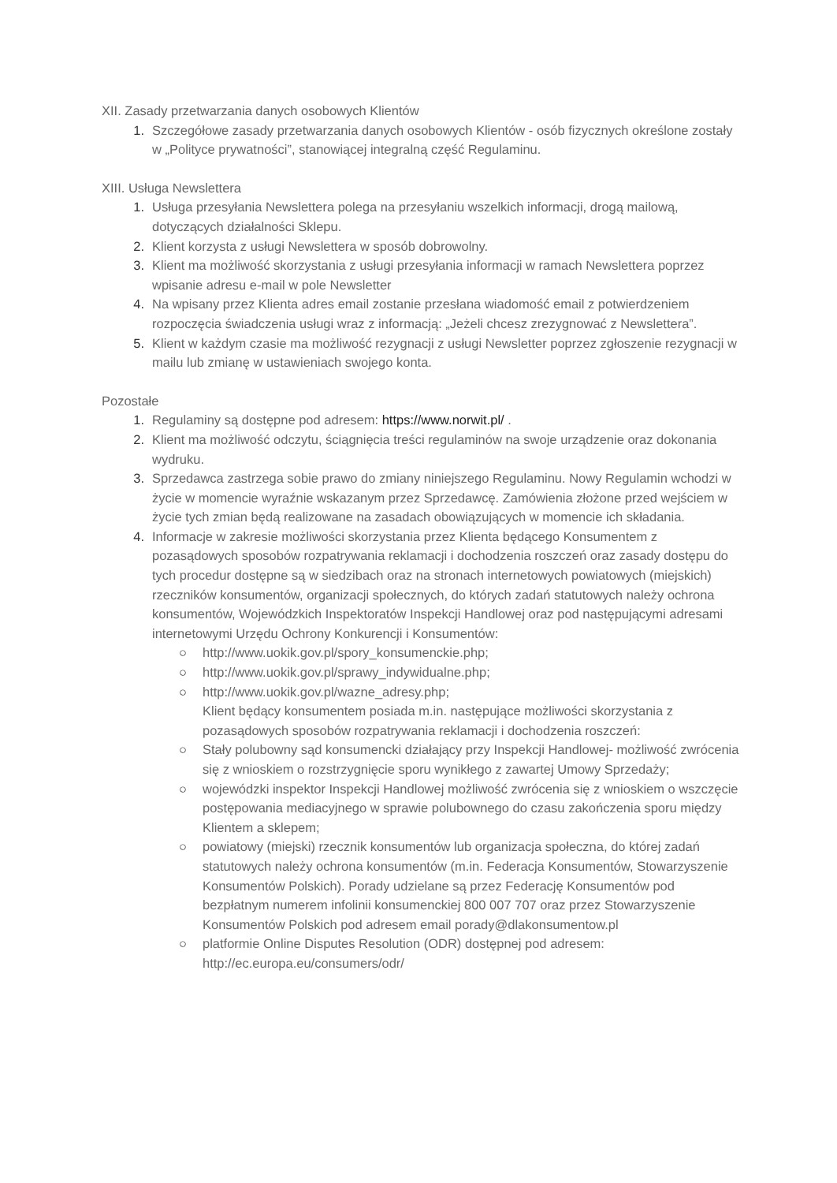XII. Zasady przetwarzania danych osobowych Klientów
1. Szczegółowe zasady przetwarzania danych osobowych Klientów - osób fizycznych określone zostały w „Polityce prywatności”, stanowiącej integralną część Regulaminu.
XIII. Usługa Newslettera
1. Usługa przesyłania Newslettera polega na przesyłaniu wszelkich informacji, drogą mailową, dotyczących działalności Sklepu.
2. Klient korzysta z usługi Newslettera w sposób dobrowolny.
3. Klient ma możliwość skorzystania z usługi przesyłania informacji w ramach Newslettera poprzez wpisanie adresu e-mail w pole Newsletter
4. Na wpisany przez Klienta adres email zostanie przesłana wiadomość email z potwierdzeniem rozpoczęcia świadczenia usługi wraz z informacją: „Jeżeli chcesz zrezygnować z Newslettera”.
5. Klient w każdym czasie ma możliwość rezygnacji z usługi Newsletter poprzez zgłoszenie rezygnacji w mailu lub zmianę w ustawieniach swojego konta.
Pozostałe
1. Regulaminy są dostępne pod adresem: https://www.norwit.pl/ .
2. Klient ma możliwość odczytu, ściągnięcia treści regulaminów na swoje urządzenie oraz dokonania wydruku.
3. Sprzedawca zastrzega sobie prawo do zmiany niniejszego Regulaminu. Nowy Regulamin wchodzi w życie w momencie wyraźnie wskazanym przez Sprzedawcę. Zamówienia złożone przed wejściem w życie tych zmian będą realizowane na zasadach obowiązujących w momencie ich składania.
4. Informacje w zakresie możliwości skorzystania przez Klienta będącego Konsumentem z pozasądowych sposobów rozpatrywania reklamacji i dochodzenia roszczeń oraz zasady dostępu do tych procedur dostępne są w siedzibach oraz na stronach internetowych powiatowych (miejskich) rzeczników konsumentów, organizacji społecznych, do których zadań statutowych należy ochrona konsumentów, Wojewódzkich Inspektoratów Inspekcji Handlowej oraz pod następującymi adresami internetowymi Urzędu Ochrony Konkurencji i Konsumentów:
○ http://www.uokik.gov.pl/spory_konsumenckie.php;
○ http://www.uokik.gov.pl/sprawy_indywidualne.php;
○ http://www.uokik.gov.pl/wazne_adresy.php;
Klient będący konsumentem posiada m.in. następujące możliwości skorzystania z pozasądowych sposobów rozpatrywania reklamacji i dochodzenia roszczeń:
○ Stały polubowny sąd konsumencki działający przy Inspekcji Handlowej- możliwość zwrócenia się z wnioskiem o rozstrzygnięcie sporu wynikłego z zawartej Umowy Sprzedaży;
○ wojewódzki inspektor Inspekcji Handlowej możliwość zwrócenia się z wnioskiem o wszczęcie postępowania mediacyjnego w sprawie polubownego do czasu zakończenia sporu między Klientem a sklepem;
○ powiatowy (miejski) rzecznik konsumentów lub organizacja społeczna, do której zadań statutowych należy ochrona konsumentów (m.in. Federacja Konsumentów, Stowarzyszenie Konsumentów Polskich). Porady udzielane są przez Federację Konsumentów pod bezpłatnym numerem infolinii konsumenckiej 800 007 707 oraz przez Stowarzyszenie Konsumentów Polskich pod adresem email porady@dlakonsumentow.pl
○ platformie Online Disputes Resolution (ODR) dostępnej pod adresem: http://ec.europa.eu/consumers/odr/